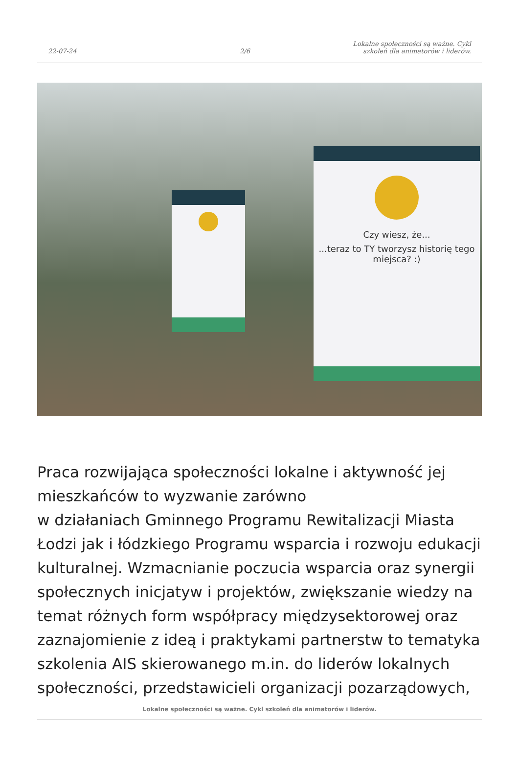22-07-24 2/6 Lokalne społeczności są ważne. Cykl szkoleń dla animatorów i liderów.
Czy wiesz, że...
...teraz to TY tworzysz historię tego miejsca? :)
Praca rozwijająca społeczności lokalne i aktywność jej mieszkańców to wyzwanie zarówno
w działaniach Gminnego Programu Rewitalizacji Miasta Łodzi jak i łódzkiego Programu wsparcia i rozwoju edukacji kulturalnej. Wzmacnianie poczucia wsparcia oraz synergii społecznych inicjatyw i projektów, zwiększanie wiedzy na temat różnych form współpracy międzysektorowej oraz zaznajomienie z ideą i praktykami partnerstw to tematyka szkolenia AIS skierowanego m.in. do liderów lokalnych społeczności, przedstawicieli organizacji pozarządowych,
Lokalne społeczności są ważne. Cykl szkoleń dla animatorów i liderów.